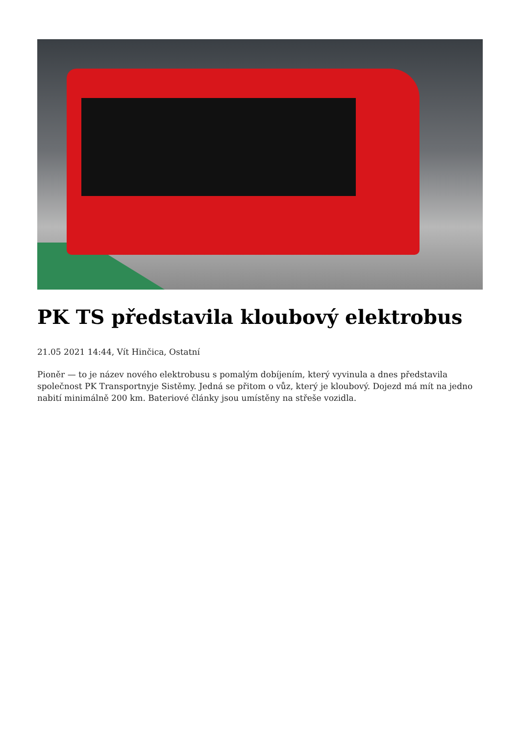PK TS představila kloubový elektrobus
21.05 2021 14:44, Vít Hinčica, Ostatní
Pioněr — to je název nového elektrobusu s pomalým dobíjením, který vyvinula a dnes představila společnost PK Transportnyje Sistěmy. Jedná se přitom o vůz, který je kloubový. Dojezd má mít na jedno nabití minimálně 200 km. Bateriové články jsou umístěny na střeše vozidla.